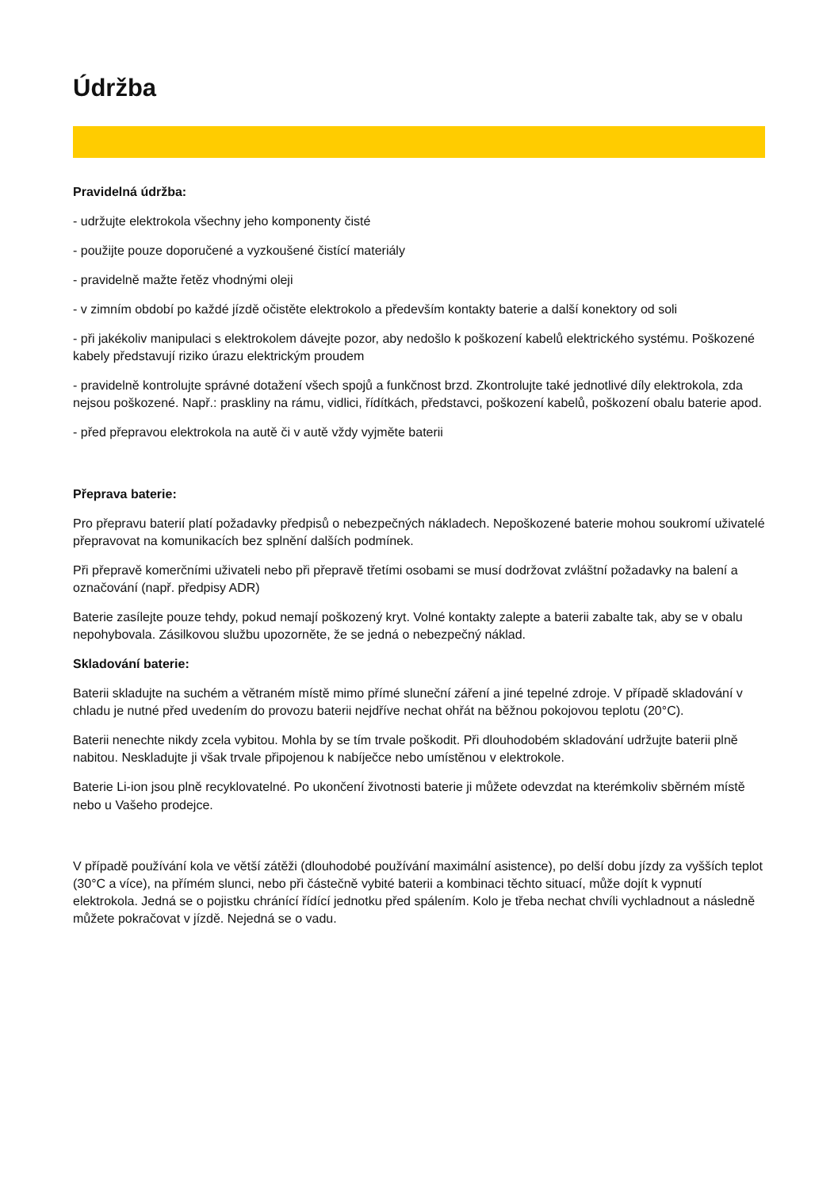Údržba
Pravidelná údržba:
- udržujte elektrokola všechny jeho komponenty čisté
- použijte pouze doporučené a vyzkoušené čistící materiály
- pravidelně mažte řetěz vhodnými oleji
- v zimním období po každé jízdě očistěte elektrokolo a především kontakty baterie a další konektory od soli
- při jakékoliv manipulaci s elektrokolem dávejte pozor, aby nedošlo k poškození kabelů elektrického systému. Poškozené kabely představují riziko úrazu elektrickým proudem
- pravidelně kontrolujte správné dotažení všech spojů a funkčnost brzd. Zkontrolujte také jednotlivé díly elektrokola, zda nejsou poškozené. Např.: praskliny na rámu, vidlici, řídítkách, představci, poškození kabelů, poškození obalu baterie apod.
- před přepravou elektrokola na autě či v autě vždy vyjměte baterii
Přeprava baterie:
Pro přepravu baterií platí požadavky předpisů o nebezpečných nákladech. Nepoškozené baterie mohou soukromí uživatelé přepravovat na komunikacích bez splnění dalších podmínek.
Při přepravě komerčními uživateli nebo při přepravě třetími osobami se musí dodržovat zvláštní požadavky na balení a označování (např. předpisy ADR)
Baterie zasílejte pouze tehdy, pokud nemají poškozený kryt. Volné kontakty zalepte a baterii zabalte tak, aby se v obalu nepohybovala. Zásilkovou službu upozorněte, že se jedná o nebezpečný náklad.
Skladování baterie:
Baterii skladujte na suchém a větraném místě mimo přímé sluneční záření a jiné tepelné zdroje. V případě skladování v chladu je nutné před uvedením do provozu baterii nejdříve nechat ohřát na běžnou pokojovou teplotu (20°C).
Baterii nenechte nikdy zcela vybitou. Mohla by se tím trvale poškodit. Při dlouhodobém skladování udržujte baterii plně nabitou. Neskladujte ji však trvale připojenou k nabíječce nebo umístěnou v elektrokole.
Baterie Li-ion jsou plně recyklovatelné. Po ukončení životnosti baterie ji můžete odevzdat na kterémkoliv sběrném místě nebo u Vašeho prodejce.
V případě používání kola ve větší zátěži (dlouhodobé používání maximální asistence), po delší dobu jízdy za vyšších teplot (30°C a více), na přímém slunci, nebo při částečně vybité baterii a kombinaci těchto situací, může dojít k vypnutí elektrokola. Jedná se o pojistku chránící řídící jednotku před spálením. Kolo je třeba nechat chvíli vychladnout a následně můžete pokračovat v jízdě. Nejedná se o vadu.